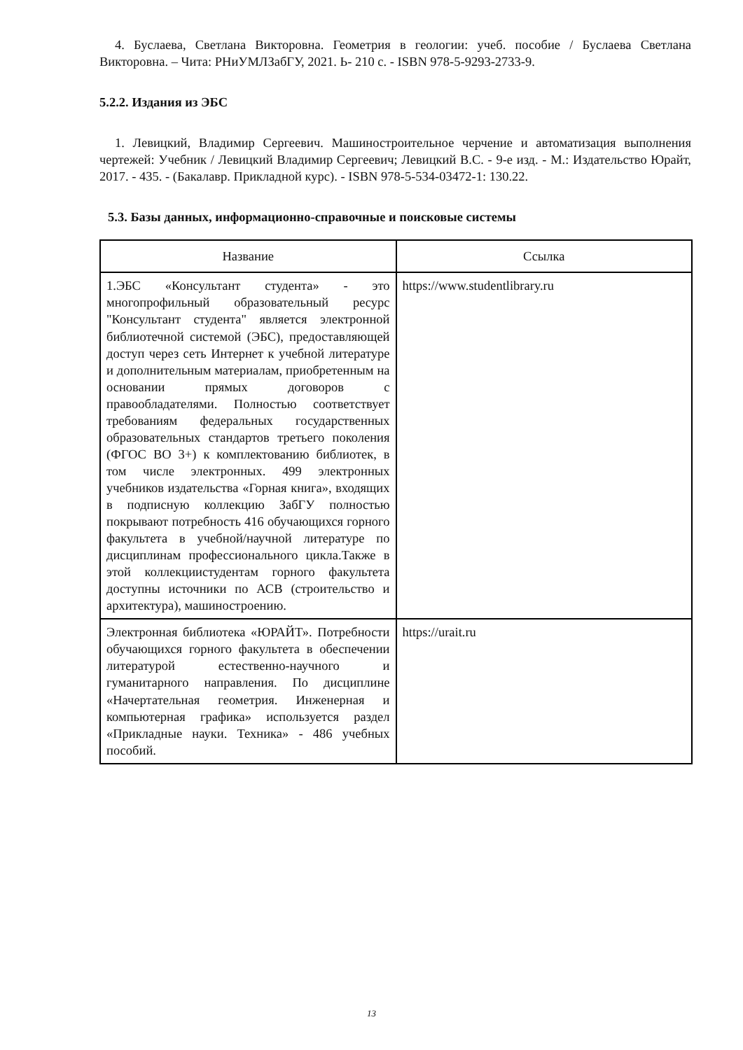4. Буслаева, Светлана Викторовна. Геометрия в геологии: учеб. пособие / Буслаева Светлана Викторовна. – Чита: РНиУМЛЗабГУ, 2021. Ь- 210 с. - ISBN 978-5-9293-2733-9.
5.2.2. Издания из ЭБС
1. Левицкий, Владимир Сергеевич. Машиностроительное черчение и автоматизация выполнения чертежей: Учебник / Левицкий Владимир Сергеевич; Левицкий В.С. - 9-е изд. - М.: Издательство Юрайт, 2017. - 435. - (Бакалавр. Прикладной курс). - ISBN 978-5-534-03472-1: 130.22.
5.3. Базы данных, информационно-справочные и поисковые системы
| Название | Ссылка |
| --- | --- |
| 1.ЭБС «Консультант студента» - это многопрофильный образовательный ресурс "Консультант студента" является электронной библиотечной системой (ЭБС), предоставляющей доступ через сеть Интернет к учебной литературе и дополнительным материалам, приобретенным на основании прямых договоров с правообладателями. Полностью соответствует требованиям федеральных государственных образовательных стандартов третьего поколения (ФГОС ВО 3+) к комплектованию библиотек, в том числе электронных. 499 электронных учебников издательства «Горная книга», входящих в подписную коллекцию ЗабГУ полностью покрывают потребность 416 обучающихся горного факультета в учебной/научной литературе по дисциплинам профессионального цикла.Также в этой коллекциистудентам горного факультета доступны источники по АСВ (строительство и архитектура), машиностроению. | https://www.studentlibrary.ru |
| Электронная библиотека «ЮРАЙТ». Потребности обучающихся горного факультета в обеспечении литературой естественно-научного и гуманитарного направления. По дисциплине «Начертательная геометрия. Инженерная и компьютерная графика» используется раздел «Прикладные науки. Техника» - 486 учебных пособий. | https://urait.ru |
13